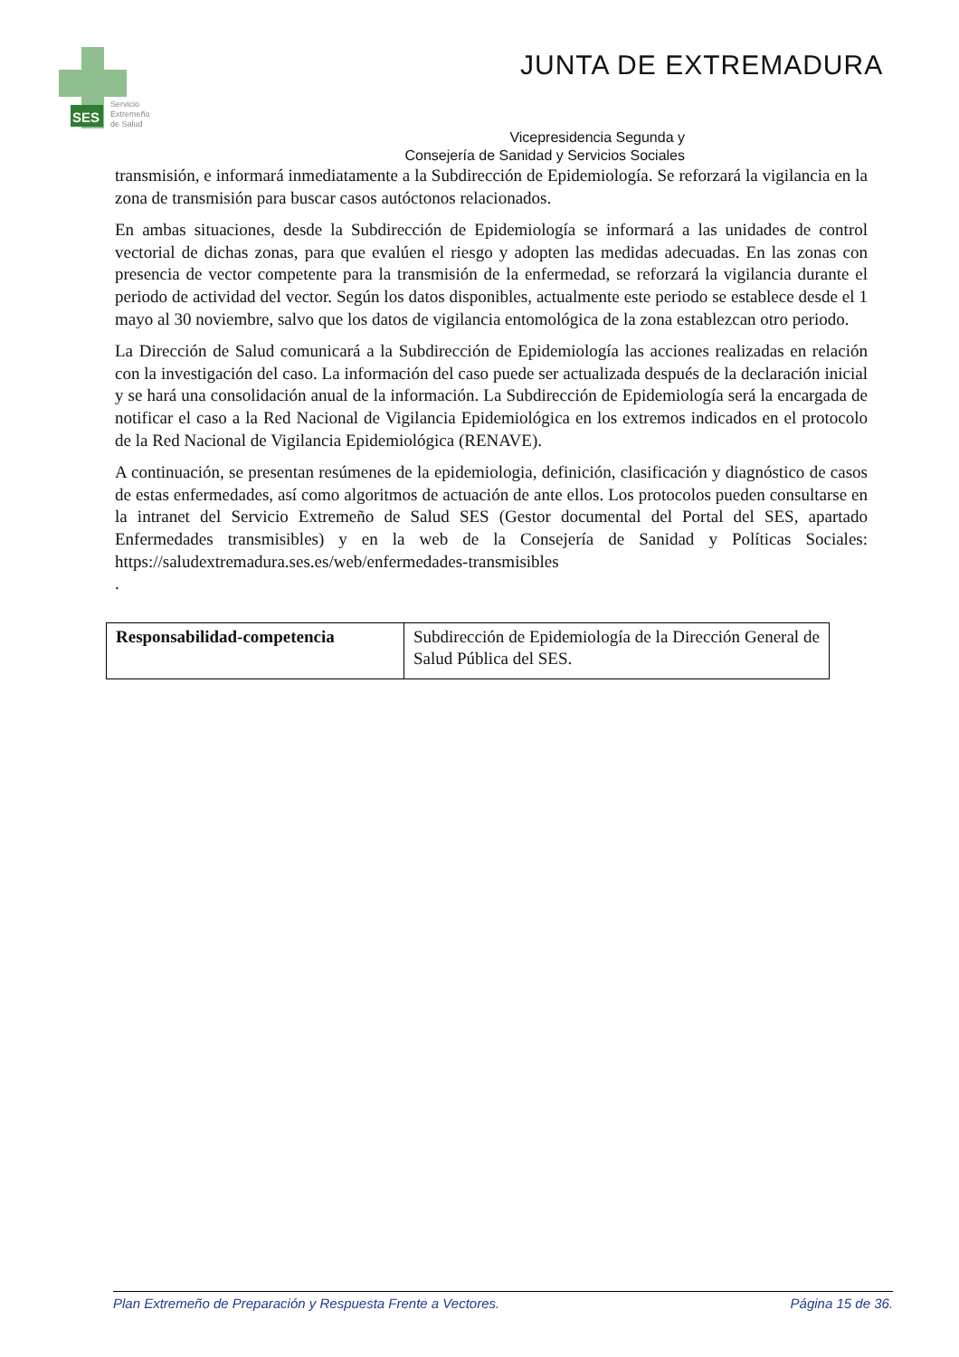SES
Servicio
Extremeño
de Salud
JUNTA DE EXTREMADURA
Vicepresidencia Segunda y
Consejería de Sanidad y Servicios Sociales
transmisión, e informará inmediatamente a la Subdirección de Epidemiología. Se reforzará la vigilancia en la zona de transmisión para buscar casos autóctonos relacionados.
En ambas situaciones, desde la Subdirección de Epidemiología se informará a las unidades de control vectorial de dichas zonas, para que evalúen el riesgo y adopten las medidas adecuadas. En las zonas con presencia de vector competente para la transmisión de la enfermedad, se reforzará la vigilancia durante el periodo de actividad del vector. Según los datos disponibles, actualmente este periodo se establece desde el 1 mayo al 30 noviembre, salvo que los datos de vigilancia entomológica de la zona establezcan otro periodo.
La Dirección de Salud comunicará a la Subdirección de Epidemiología las acciones realizadas en relación con la investigación del caso. La información del caso puede ser actualizada después de la declaración inicial y se hará una consolidación anual de la información. La Subdirección de Epidemiología será la encargada de notificar el caso a la Red Nacional de Vigilancia Epidemiológica en los extremos indicados en el protocolo de la Red Nacional de Vigilancia Epidemiológica (RENAVE).
A continuación, se presentan resúmenes de la epidemiologia, definición, clasificación y diagnóstico de casos de estas enfermedades, así como algoritmos de actuación de ante ellos. Los protocolos pueden consultarse en la intranet del Servicio Extremeño de Salud SES (Gestor documental del Portal del SES, apartado Enfermedades transmisibles) y en la web de la Consejería de Sanidad y Políticas Sociales: https://saludextremadura.ses.es/web/enfermedades-transmisibles
.
| Responsabilidad-competencia | Subdirección de Epidemiología de la Dirección General de Salud Pública del SES. |
Plan Extremeño de Preparación y Respuesta Frente a Vectores. Página 15 de 36.